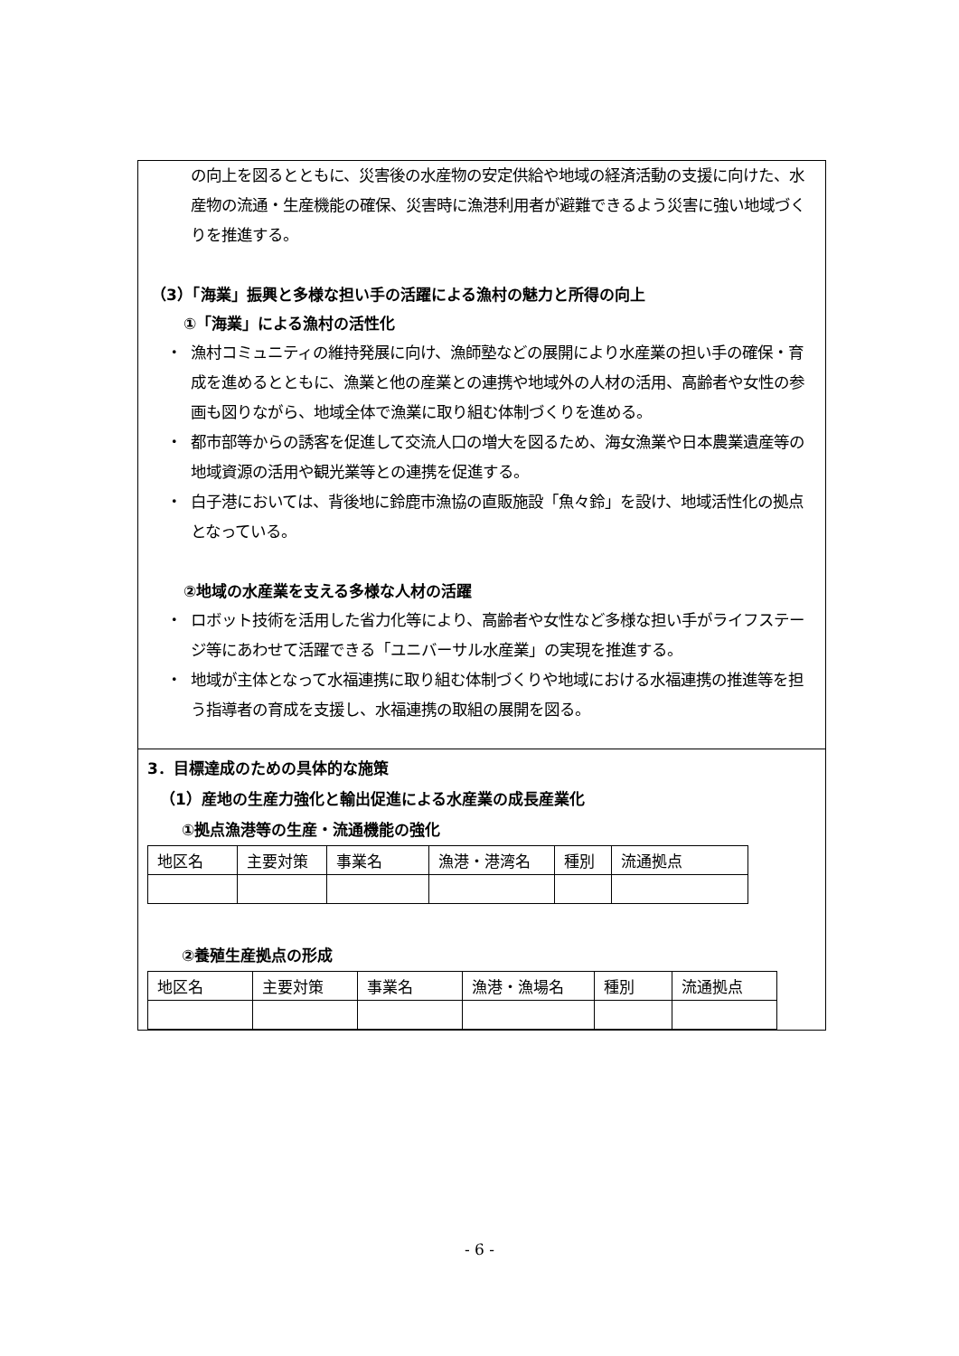の向上を図るとともに、災害後の水産物の安定供給や地域の経済活動の支援に向けた、水産物の流通・生産機能の確保、災害時に漁港利用者が避難できるよう災害に強い地域づくりを推進する。
（3）「海業」振興と多様な担い手の活躍による漁村の魅力と所得の向上
①「海業」による漁村の活性化
・ 漁村コミュニティの維持発展に向け、漁師塾などの展開により水産業の担い手の確保・育成を進めるとともに、漁業と他の産業との連携や地域外の人材の活用、高齢者や女性の参画も図りながら、地域全体で漁業に取り組む体制づくりを進める。
・ 都市部等からの誘客を促進して交流人口の増大を図るため、海女漁業や日本農業遺産等の地域資源の活用や観光業等との連携を促進する。
・ 白子港においては、背後地に鈴鹿市漁協の直販施設「魚々鈴」を設け、地域活性化の拠点となっている。
②地域の水産業を支える多様な人材の活躍
・ ロボット技術を活用した省力化等により、高齢者や女性など多様な担い手がライフステージ等にあわせて活躍できる「ユニバーサル水産業」の実現を推進する。
・ 地域が主体となって水福連携に取り組む体制づくりや地域における水福連携の推進等を担う指導者の育成を支援し、水福連携の取組の展開を図る。
3．目標達成のための具体的な施策
（1）産地の生産力強化と輸出促進による水産業の成長産業化
①拠点漁港等の生産・流通機能の強化
| 地区名 | 主要対策 | 事業名 | 漁港・港湾名 | 種別 | 流通拠点 |
②養殖生産拠点の形成
| 地区名 | 主要対策 | 事業名 | 漁港・漁場名 | 種別 | 流通拠点 |
- 6 -